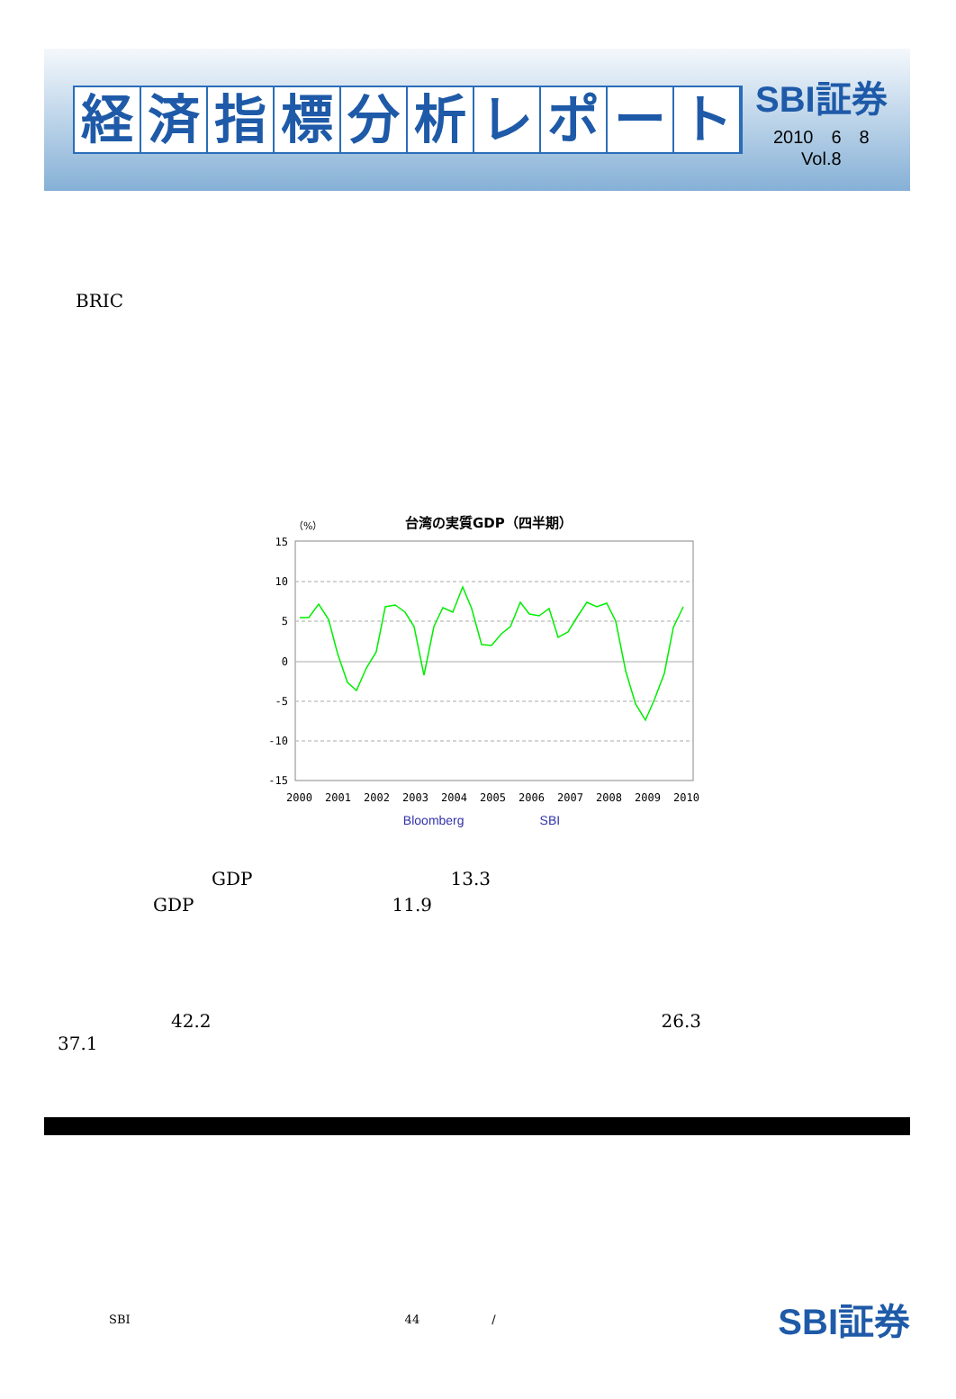経済指標分析レポート
SBI証券
2010　6　8
Vol.8
BRIC
台湾の実質GDP（四半期）
（%）
15
10
5
0
-5
-10
-15
2000
2001
2002
2003
2004
2005
2006
2007
2008
2009
2010
Bloomberg　　　　　　SBI
GDP　　　　　　　　　　　13.3
GDP　　　　　　　　　　　11.9
42.2　　　　　　　　　　　　　　　　　　　　　　　　　26.3
37.1
SBI 44 / SBI証券